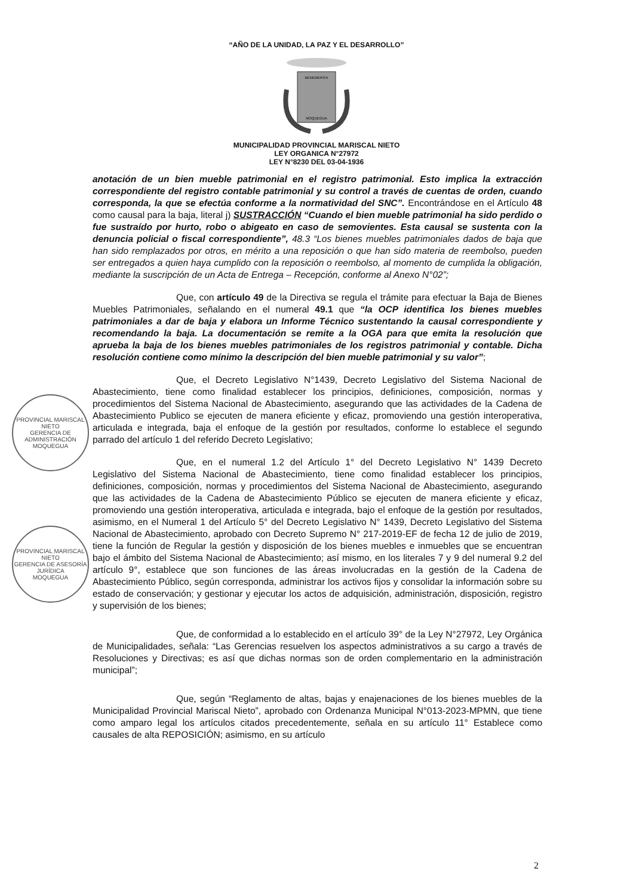“AÑO DE LA UNIDAD, LA PAZ Y EL DESARROLLO”
BENEMERITA
MOQUEGUA
MUNICIPALIDAD PROVINCIAL MARISCAL NIETO
LEY ORGANICA N°27972
LEY N°8230 DEL 03-04-1936
PROVINCIAL MARISCAL NIETO
GERENCIA DE ADMINISTRACIÓN
MOQUEGUA
PROVINCIAL MARISCAL NIETO
GERENCIA DE ASESORÍA JURÍDICA
MOQUEGUA
anotación de un bien mueble patrimonial en el registro patrimonial. Esto implica la extracción correspondiente del registro contable patrimonial y su control a través de cuentas de orden, cuando corresponda, la que se efectúa conforme a la normatividad del SNC”. Encontrándose en el Artículo 48 como causal para la baja, literal j) SUSTRACCIÓN “Cuando el bien mueble patrimonial ha sido perdido o fue sustraído por hurto, robo o abigeato en caso de semovientes. Esta causal se sustenta con la denuncia policial o fiscal correspondiente”, 48.3 “Los bienes muebles patrimoniales dados de baja que han sido remplazados por otros, en mérito a una reposición o que han sido materia de reembolso, pueden ser entregados a quien haya cumplido con la reposición o reembolso, al momento de cumplida la obligación, mediante la suscripción de un Acta de Entrega – Recepción, conforme al Anexo N°02”;
Que, con artículo 49 de la Directiva se regula el trámite para efectuar la Baja de Bienes Muebles Patrimoniales, señalando en el numeral 49.1 que “la OCP identifica los bienes muebles patrimoniales a dar de baja y elabora un Informe Técnico sustentando la causal correspondiente y recomendando la baja. La documentación se remite a la OGA para que emita la resolución que aprueba la baja de los bienes muebles patrimoniales de los registros patrimonial y contable. Dicha resolución contiene como mínimo la descripción del bien mueble patrimonial y su valor”;
Que, el Decreto Legislativo N°1439, Decreto Legislativo del Sistema Nacional de Abastecimiento, tiene como finalidad establecer los principios, definiciones, composición, normas y procedimientos del Sistema Nacional de Abastecimiento, asegurando que las actividades de la Cadena de Abastecimiento Publico se ejecuten de manera eficiente y eficaz, promoviendo una gestión interoperativa, articulada e integrada, baja el enfoque de la gestión por resultados, conforme lo establece el segundo parrado del artículo 1 del referido Decreto Legislativo;
Que, en el numeral 1.2 del Artículo 1° del Decreto Legislativo N° 1439 Decreto Legislativo del Sistema Nacional de Abastecimiento, tiene como finalidad establecer los principios, definiciones, composición, normas y procedimientos del Sistema Nacional de Abastecimiento, asegurando que las actividades de la Cadena de Abastecimiento Público se ejecuten de manera eficiente y eficaz, promoviendo una gestión interoperativa, articulada e integrada, bajo el enfoque de la gestión por resultados, asimismo, en el Numeral 1 del Artículo 5° del Decreto Legislativo N° 1439, Decreto Legislativo del Sistema Nacional de Abastecimiento, aprobado con Decreto Supremo N° 217-2019-EF de fecha 12 de julio de 2019, tiene la función de Regular la gestión y disposición de los bienes muebles e inmuebles que se encuentran bajo el ámbito del Sistema Nacional de Abastecimiento; así mismo, en los literales 7 y 9 del numeral 9.2 del artículo 9°, establece que son funciones de las áreas involucradas en la gestión de la Cadena de Abastecimiento Público, según corresponda, administrar los activos fijos y consolidar la información sobre su estado de conservación; y gestionar y ejecutar los actos de adquisición, administración, disposición, registro y supervisión de los bienes;
Que, de conformidad a lo establecido en el artículo 39° de la Ley N°27972, Ley Orgánica de Municipalidades, señala: “Las Gerencias resuelven los aspectos administrativos a su cargo a través de Resoluciones y Directivas; es así que dichas normas son de orden complementario en la administración municipal”;
Que, según “Reglamento de altas, bajas y enajenaciones de los bienes muebles de la Municipalidad Provincial Mariscal Nieto”, aprobado con Ordenanza Municipal N°013-2023-MPMN, que tiene como amparo legal los artículos citados precedentemente, señala en su artículo 11° Establece como causales de alta REPOSICIÓN; asimismo, en su artículo
2